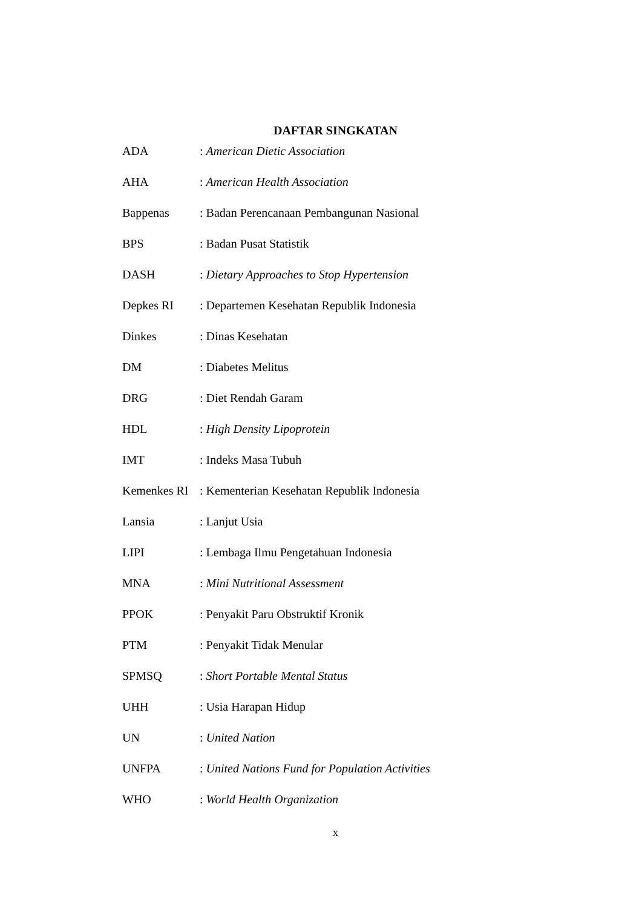DAFTAR SINGKATAN
ADA: American Dietic Association
AHA: American Health Association
Bappenas: Badan Perencanaan Pembangunan Nasional
BPS: Badan Pusat Statistik
DASH: Dietary Approaches to Stop Hypertension
Depkes RI: Departemen Kesehatan Republik Indonesia
Dinkes: Dinas Kesehatan
DM: Diabetes Melitus
DRG: Diet Rendah Garam
HDL: High Density Lipoprotein
IMT: Indeks Masa Tubuh
Kemenkes RI: Kementerian Kesehatan Republik Indonesia
Lansia: Lanjut Usia
LIPI: Lembaga Ilmu Pengetahuan Indonesia
MNA: Mini Nutritional Assessment
PPOK: Penyakit Paru Obstruktif Kronik
PTM: Penyakit Tidak Menular
SPMSQ: Short Portable Mental Status
UHH: Usia Harapan Hidup
UN: United Nation
UNFPA: United Nations Fund for Population Activities
WHO: World Health Organization
x